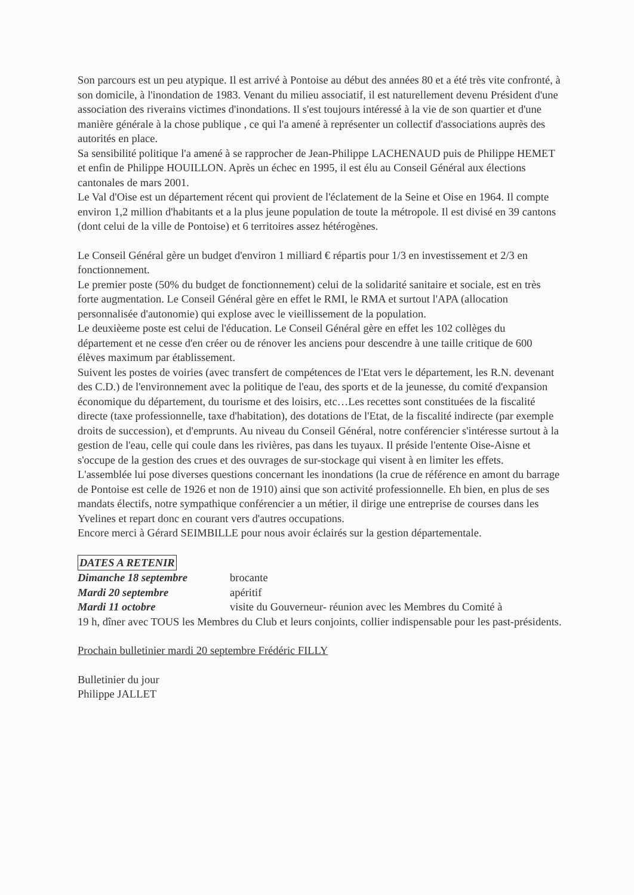Son parcours est un peu atypique. Il est arrivé à Pontoise au début des années 80 et a été très vite confronté, à son domicile, à l'inondation de 1983. Venant du milieu associatif, il est naturellement devenu Président d'une association des riverains victimes d'inondations. Il s'est toujours intéressé à la vie de son quartier et d'une manière générale à la chose publique , ce qui l'a amené à représenter un collectif d'associations auprès des autorités en place.
Sa sensibilité politique l'a amené à se rapprocher de Jean-Philippe LACHENAUD puis de Philippe HEMET et enfin de Philippe HOUILLON. Après un échec en 1995, il est élu au Conseil Général aux élections cantonales de mars 2001.
Le Val d'Oise est un département récent qui provient de l'éclatement de la Seine et Oise en 1964. Il compte environ 1,2 million d'habitants et a la plus jeune population de toute la métropole. Il est divisé en 39 cantons (dont celui de la ville de Pontoise) et 6 territoires assez hétérogènes.
Le Conseil Général gère un budget d'environ 1 milliard € répartis pour 1/3 en investissement et 2/3 en fonctionnement.
Le premier poste (50% du budget de fonctionnement) celui de la solidarité sanitaire et sociale, est en très forte augmentation. Le Conseil Général gère en effet le RMI, le RMA et surtout l'APA (allocation personnalisée d'autonomie) qui explose avec le vieillissement de la population.
Le deuxièeme poste est celui de l'éducation. Le Conseil Général gère en effet les 102 collèges du département et ne cesse d'en créer ou de rénover les anciens pour descendre à une taille critique de 600 élèves maximum par établissement.
Suivent les postes de voiries (avec transfert de compétences de l'Etat vers le département, les R.N. devenant des C.D.) de l'environnement avec la politique de l'eau, des sports et de la jeunesse, du comité d'expansion économique du département, du tourisme et des loisirs, etc…Les recettes sont constituées de la fiscalité directe (taxe professionnelle, taxe d'habitation), des dotations de l'Etat, de la fiscalité indirecte (par exemple droits de succession), et d'emprunts. Au niveau du Conseil Général, notre conférencier s'intéresse surtout à la gestion de l'eau, celle qui coule dans les rivières, pas dans les tuyaux. Il préside l'entente Oise-Aisne et s'occupe de la gestion des crues et des ouvrages de sur-stockage qui visent à en limiter les effets.
L'assemblée lui pose diverses questions concernant les inondations (la crue de référence en amont du barrage de Pontoise est celle de 1926 et non de 1910) ainsi que son activité professionnelle. Eh bien, en plus de ses mandats électifs, notre sympathique conférencier a un métier, il dirige une entreprise de courses dans les Yvelines et repart donc en courant vers d'autres occupations.
Encore merci à Gérard SEIMBILLE pour nous avoir éclairés sur la gestion départementale.
DATES A RETENIR
Dimanche 18 septembre brocante
Mardi 20 septembre apéritif
Mardi 11 octobre visite du Gouverneur- réunion avec les Membres du Comité à
19 h, dîner avec TOUS les Membres du Club et leurs conjoints, collier indispensable pour les past-présidents.
Prochain bulletinier mardi 20 septembre Frédéric FILLY
Bulletinier du jour
Philippe JALLET